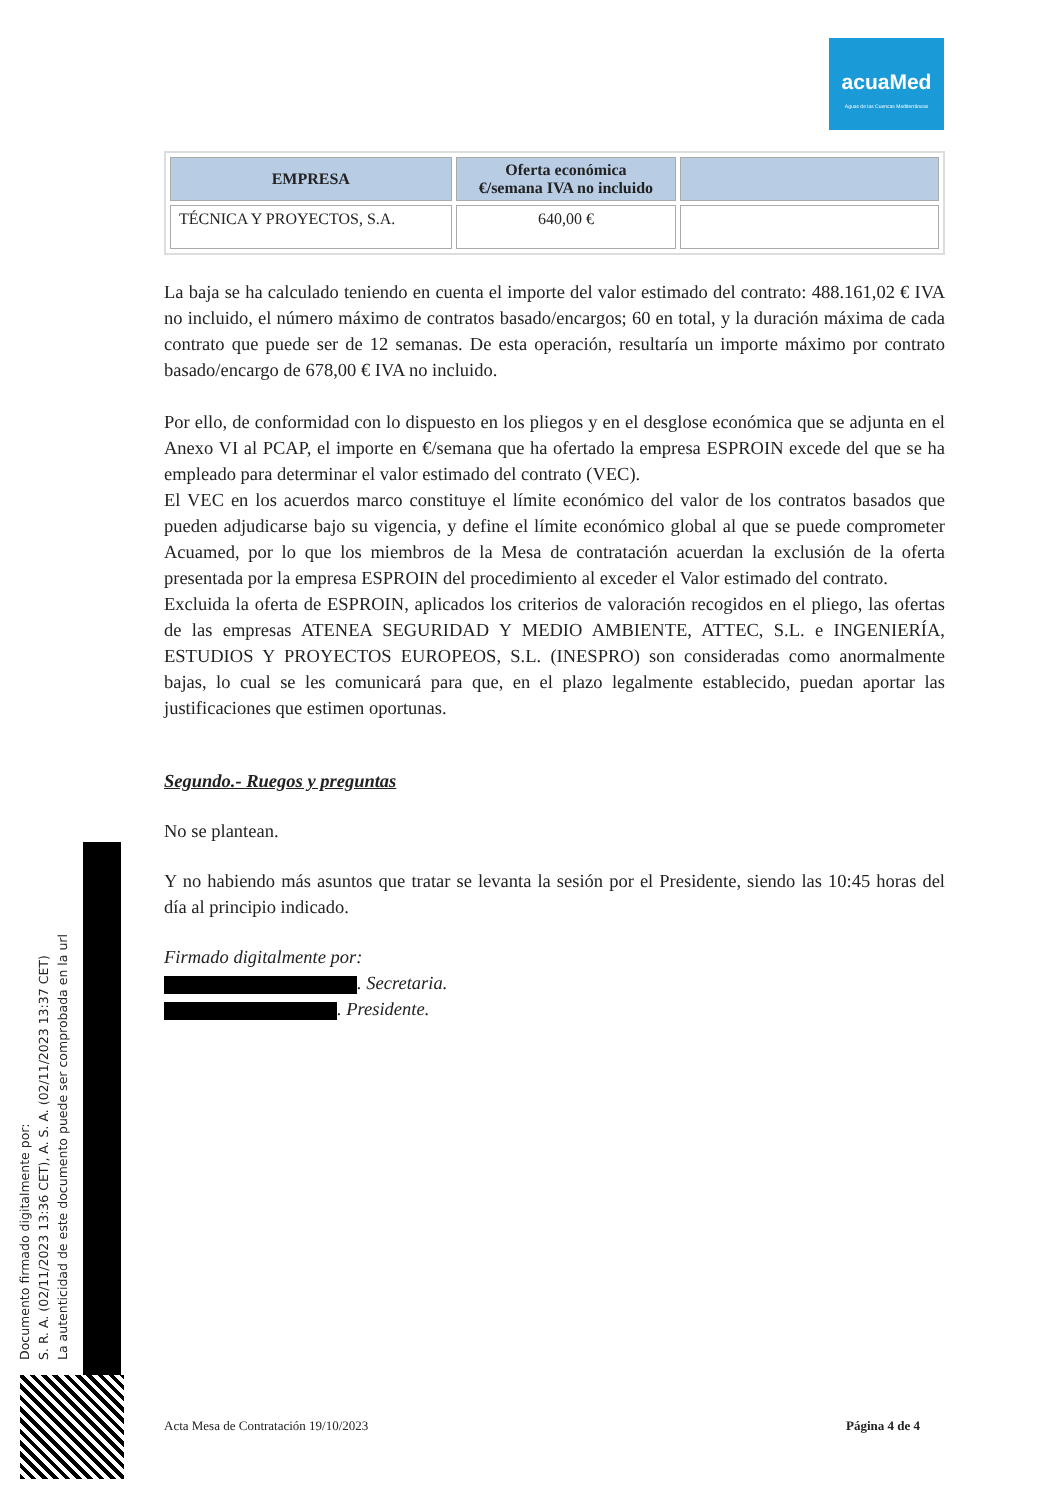acuaMed
Aguas de las Cuencas Mediterráneas
| EMPRESA | Oferta económica €/semana IVA no incluido | |
| --- | --- | --- |
| TÉCNICA Y PROYECTOS, S.A. | 640,00 € | |
La baja se ha calculado teniendo en cuenta el importe del valor estimado del contrato: 488.161,02 € IVA no incluido, el número máximo de contratos basado/encargos; 60 en total, y la duración máxima de cada contrato que puede ser de 12 semanas. De esta operación, resultaría un importe máximo por contrato basado/encargo de 678,00 € IVA no incluido.
Por ello, de conformidad con lo dispuesto en los pliegos y en el desglose económica que se adjunta en el Anexo VI al PCAP, el importe en €/semana que ha ofertado la empresa ESPROIN excede del que se ha empleado para determinar el valor estimado del contrato (VEC).
El VEC en los acuerdos marco constituye el límite económico del valor de los contratos basados que pueden adjudicarse bajo su vigencia, y define el límite económico global al que se puede comprometer Acuamed, por lo que los miembros de la Mesa de contratación acuerdan la exclusión de la oferta presentada por la empresa ESPROIN del procedimiento al exceder el Valor estimado del contrato.
Excluida la oferta de ESPROIN, aplicados los criterios de valoración recogidos en el pliego, las ofertas de las empresas ATENEA SEGURIDAD Y MEDIO AMBIENTE, ATTEC, S.L. e INGENIERÍA, ESTUDIOS Y PROYECTOS EUROPEOS, S.L. (INESPRO) son consideradas como anormalmente bajas, lo cual se les comunicará para que, en el plazo legalmente establecido, puedan aportar las justificaciones que estimen oportunas.
Segundo.- Ruegos y preguntas
No se plantean.
Y no habiendo más asuntos que tratar se levanta la sesión por el Presidente, siendo las 10:45 horas del día al principio indicado.
Firmado digitalmente por:
. Secretaria.
. Presidente.
Acta Mesa de Contratación 19/10/2023 Página 4 de 4
Documento firmado digitalmente por:
S. R. A. (02/11/2023 13:36 CET), A. S. A. (02/11/2023 13:37 CET)
La autenticidad de este documento puede ser comprobada en la url